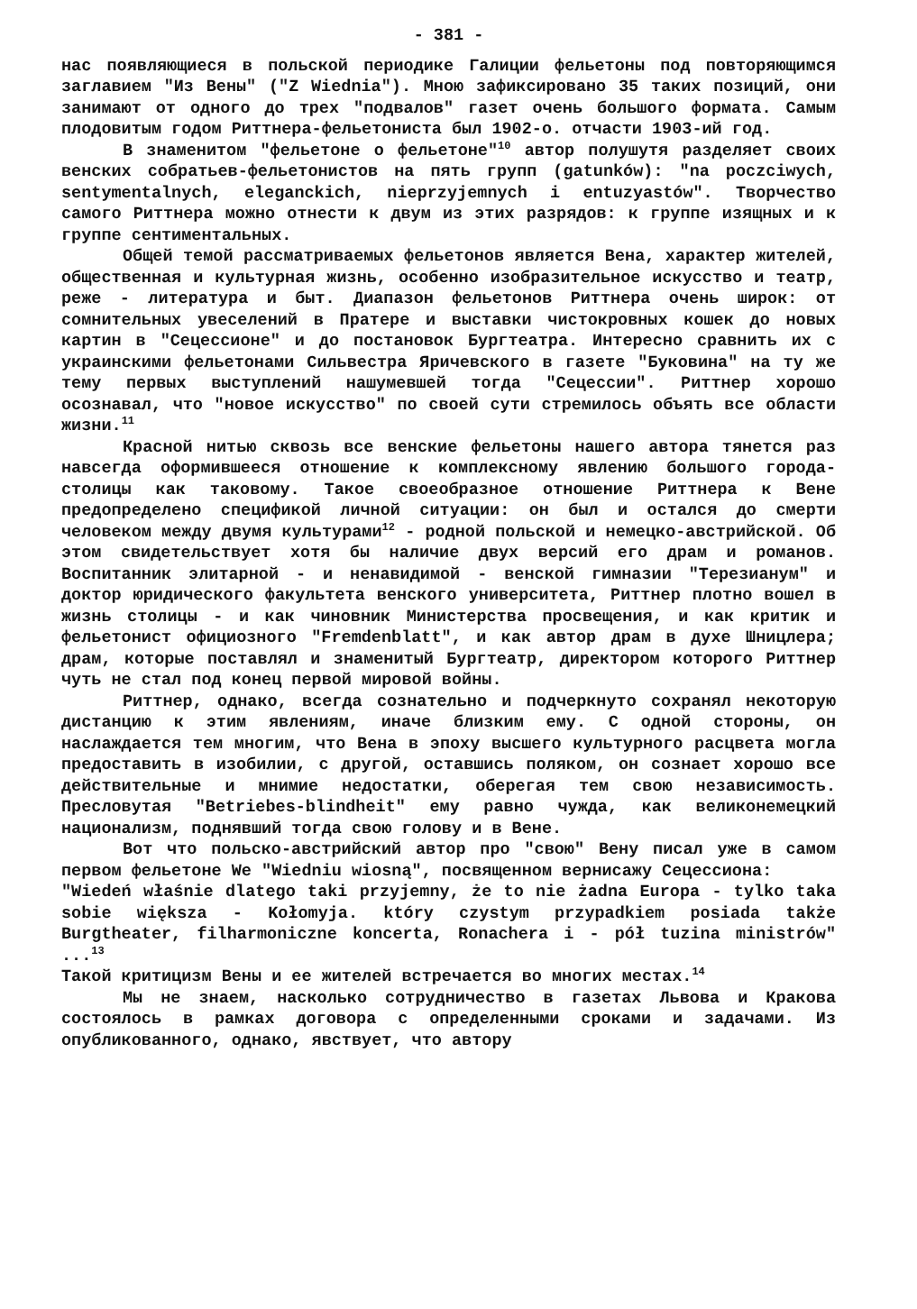- 381 -
нас появляющиеся в польской периодике Галиции фельетоны под повторяющимся заглавием "Из Вены" ("Z Wiednia"). Мною зафиксировано 35 таких позиций, они занимают от одного до трех "подвалов" газет очень большого формата. Самым плодовитым годом Риттнера-фельетониста был 1902-о. отчасти 1903-ий год.
В знаменитом "фельетоне о фельетоне"<sup>10</sup> автор полушутя разделяет своих венских собратьев-фельетонистов на пять групп (gatunków): "na poczciwych, sentymentalnych, eleganckich, nieprzyjemnych i entuzyastów". Творчество самого Риттнера можно отнести к двум из этих разрядов: к группе изящных и к группе сентиментальных.
Общей темой рассматриваемых фельетонов является Вена, характер жителей, общественная и культурная жизнь, особенно изобразительное искусство и театр, реже - литература и быт. Диапазон фельетонов Риттнера очень широк: от сомнительных увеселений в Пратере и выставки чистокровных кошек до новых картин в "Сецессионе" и до постановок Бургтеатра. Интересно сравнить их с украинскими фельетонами Сильвестра Яричевского в газете "Буковина" на ту же тему первых выступлений нашумевшей тогда "Сецессии". Риттнер хорошо осознавал, что "новое искусство" по своей сути стремилось объять все области жизни.<sup>11</sup>
Красной нитью сквозь все венские фельетоны нашего автора тянется раз навсегда оформившееся отношение к комплексному явлению большого города-столицы как таковому. Такое своеобразное отношение Риттнера к Вене предопределено спецификой личной ситуации: он был и остался до смерти человеком между двумя культурами<sup>12</sup> - родной польской и немецко-австрийской. Об этом свидетельствует хотя бы наличие двух версий его драм и романов. Воспитанник элитарной - и ненавидимой - венской гимназии "Терезианум" и доктор юридического факультета венского университета, Риттнер плотно вошел в жизнь столицы - и как чиновник Министерства просвещения, и как критик и фельетонист официозного "Fremdenblatt", и как автор драм в духе Шницлера; драм, которые поставлял и знаменитый Бургтеатр, директором которого Риттнер чуть не стал под конец первой мировой войны.
Риттнер, однако, всегда сознательно и подчеркнуто сохранял некоторую дистанцию к этим явлениям, иначе близким ему. С одной стороны, он наслаждается тем многим, что Вена в эпоху высшего культурного расцвета могла предоставить в изобилии, с другой, оставшись поляком, он сознает хорошо все действительные и мнимие недостатки, оберегая тем свою независимость. Пресловутая "Betriebes-blindheit" ему равно чужда, как великонемецкий национализм, поднявший тогда свою голову и в Вене.
Вот что польско-австрийский автор про "свою" Вену писал уже в самом первом фельетоне We "Wiedniu wiosną", посвященном вернисажу Сецессиона:
"Wiedeń właśnie dlatego taki przyjemny, że to nie żadna Europa - tylko taka sobie większa - Kołomyja. który czystym przypadkiem posiada także Burgtheater, filharmoniczne koncerta, Ronachera i - pół tuzina ministrów" ...<sup>13</sup>
Такой критицизм Вены и ее жителей встречается во многих местах.<sup>14</sup>
Мы не знаем, насколько сотрудничество в газетах Львова и Кракова состоялось в рамках договора с определенными сроками и задачами. Из опубликованного, однако, явствует, что автору